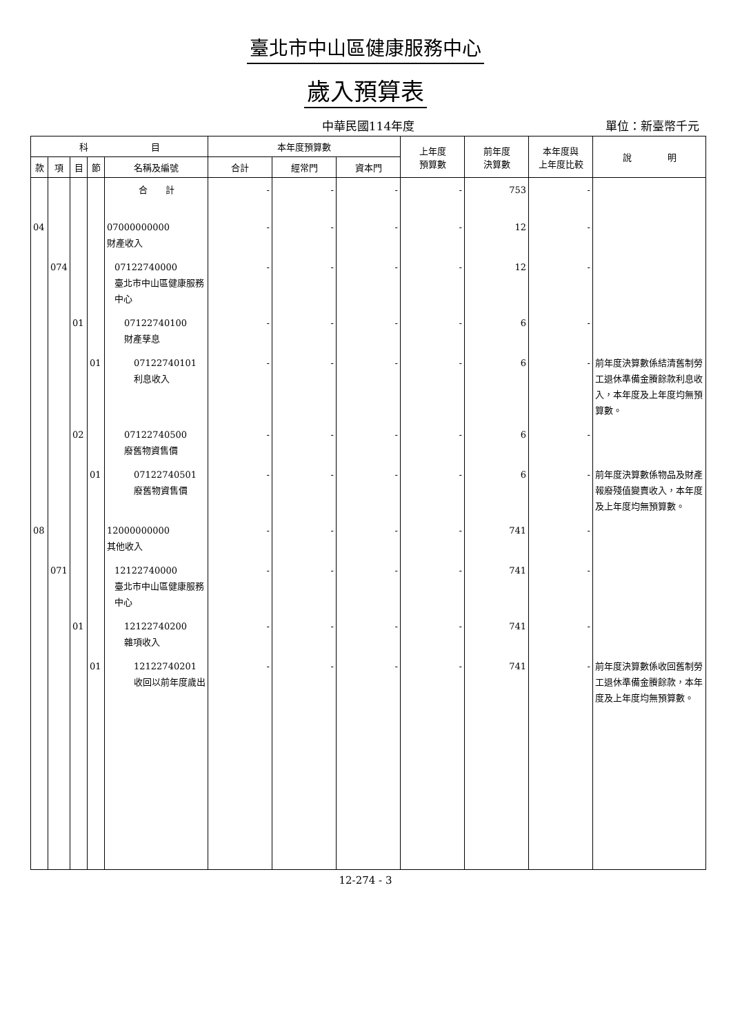臺北市中山區健康服務中心
歲入預算表
中華民國114年度
單位：新臺幣千元
| 科 目 | | | | | 本年度預算數 | | | 上年度 預算數 | 前年度 決算數 | 本年度與 上年度比較 | 說 明 |
| --- | --- | --- | --- | --- | --- | --- | --- | --- | --- | --- | --- |
| 款 | 項 | 目 | 節 | 名稱及編號 | 合計 | 經常門 | 資本門 | | | | |
| | | | | 合 計 | - | - | - | - | 753 | - | |
| 04 | | | | 07000000000 財產收入 | - | - | - | - | 12 | - | |
| | 074 | | | 07122740000 臺北市中山區健康服務中心 | - | - | - | - | 12 | - | |
| | | 01 | | 07122740100 財產孳息 | - | - | - | - | 6 | - | |
| | | | 01 | 07122740101 利息收入 | - | - | - | - | 6 | - | 前年度決算數係結清舊制勞工退休準備金賸餘款利息收入，本年度及上年度均無預算數。 |
| | | 02 | | 07122740500 廢舊物資售價 | - | - | - | - | 6 | - | |
| | | | 01 | 07122740501 廢舊物資售價 | - | - | - | - | 6 | - | 前年度決算數係物品及財產報廢殘值變賣收入，本年度及上年度均無預算數。 |
| 08 | | | | 12000000000 其他收入 | - | - | - | - | 741 | - | |
| | 071 | | | 12122740000 臺北市中山區健康服務中心 | - | - | - | - | 741 | - | |
| | | 01 | | 12122740200 雜項收入 | - | - | - | - | 741 | - | |
| | | | 01 | 12122740201 收回以前年度歲出 | - | - | - | - | 741 | - | 前年度決算數係收回舊制勞工退休準備金賸餘款，本年度及上年度均無預算數。 |
12-274 - 3